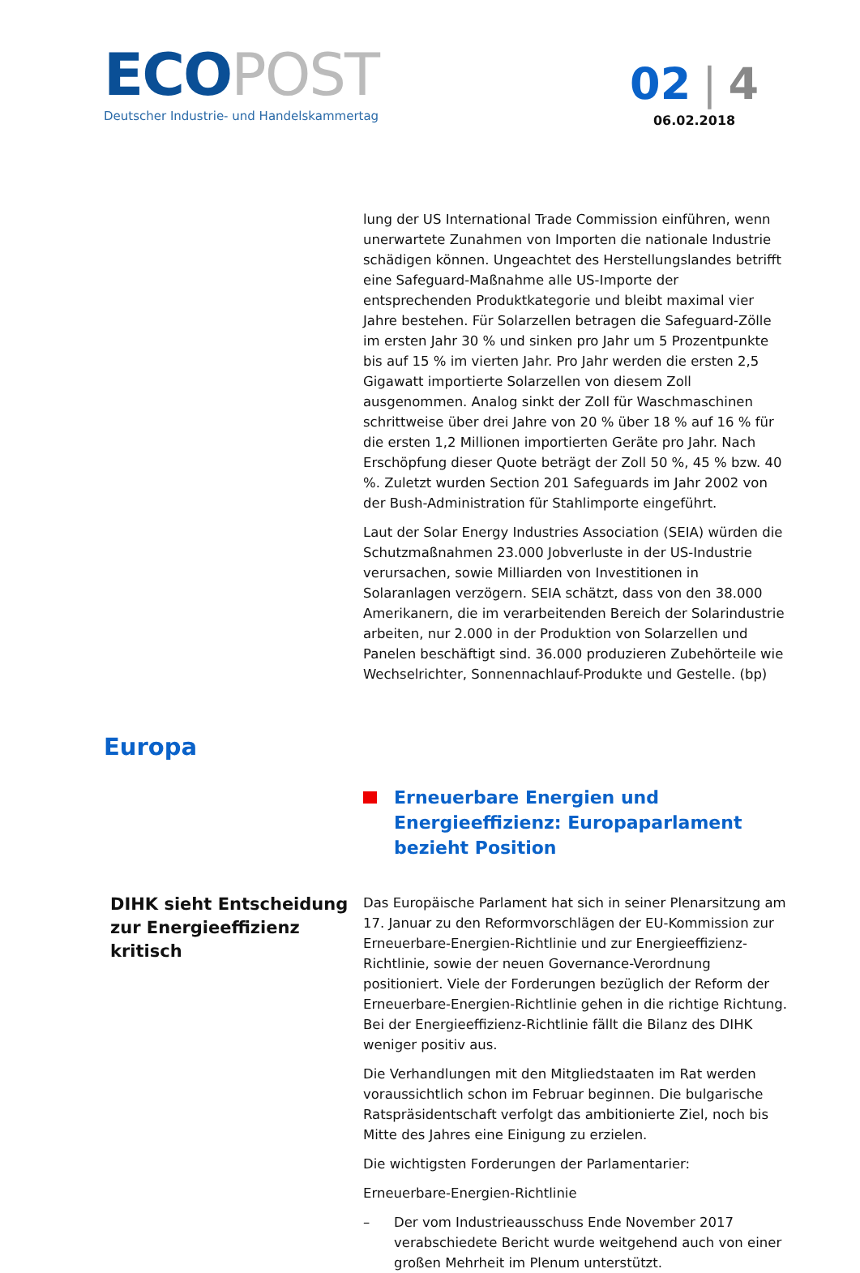ECO POST
Deutscher Industrie- und Handelskammertag
02 | 4
06.02.2018
lung der US International Trade Commission einführen, wenn unerwartete Zunahmen von Importen die nationale Industrie schädigen können. Ungeachtet des Herstellungslandes betrifft eine Safeguard-Maßnahme alle US-Importe der entsprechenden Produktkategorie und bleibt maximal vier Jahre bestehen. Für Solarzellen betragen die Safeguard-Zölle im ersten Jahr 30 % und sinken pro Jahr um 5 Prozentpunkte bis auf 15 % im vierten Jahr. Pro Jahr werden die ersten 2,5 Gigawatt importierte Solarzellen von diesem Zoll ausgenommen. Analog sinkt der Zoll für Waschmaschinen schrittweise über drei Jahre von 20 % über 18 % auf 16 % für die ersten 1,2 Millionen importierten Geräte pro Jahr. Nach Erschöpfung dieser Quote beträgt der Zoll 50 %, 45 % bzw. 40 %. Zuletzt wurden Section 201 Safeguards im Jahr 2002 von der Bush-Administration für Stahlimporte eingeführt.
Laut der Solar Energy Industries Association (SEIA) würden die Schutzmaßnahmen 23.000 Jobverluste in der US-Industrie verursachen, sowie Milliarden von Investitionen in Solaranlagen verzögern. SEIA schätzt, dass von den 38.000 Amerikanern, die im verarbeitenden Bereich der Solarindustrie arbeiten, nur 2.000 in der Produktion von Solarzellen und Panelen beschäftigt sind. 36.000 produzieren Zubehörteile wie Wechselrichter, Sonnennachlauf-Produkte und Gestelle. (bp)
Europa
Erneuerbare Energien und Energieeffizienz: Europaparlament bezieht Position
DIHK sieht Entscheidung zur Energieeffizienz kritisch
Das Europäische Parlament hat sich in seiner Plenarsitzung am 17. Januar zu den Reformvorschlägen der EU-Kommission zur Erneuerbare-Energien-Richtlinie und zur Energieeffizienz-Richtlinie, sowie der neuen Governance-Verordnung positioniert. Viele der Forderungen bezüglich der Reform der Erneuerbare-Energien-Richtlinie gehen in die richtige Richtung. Bei der Energieeffizienz-Richtlinie fällt die Bilanz des DIHK weniger positiv aus.
Die Verhandlungen mit den Mitgliedstaaten im Rat werden voraussichtlich schon im Februar beginnen. Die bulgarische Ratspräsidentschaft verfolgt das ambitionierte Ziel, noch bis Mitte des Jahres eine Einigung zu erzielen.
Die wichtigsten Forderungen der Parlamentarier:
Erneuerbare-Energien-Richtlinie
– Der vom Industrieausschuss Ende November 2017 verabschiedete Bericht wurde weitgehend auch von einer großen Mehrheit im Plenum unterstützt.